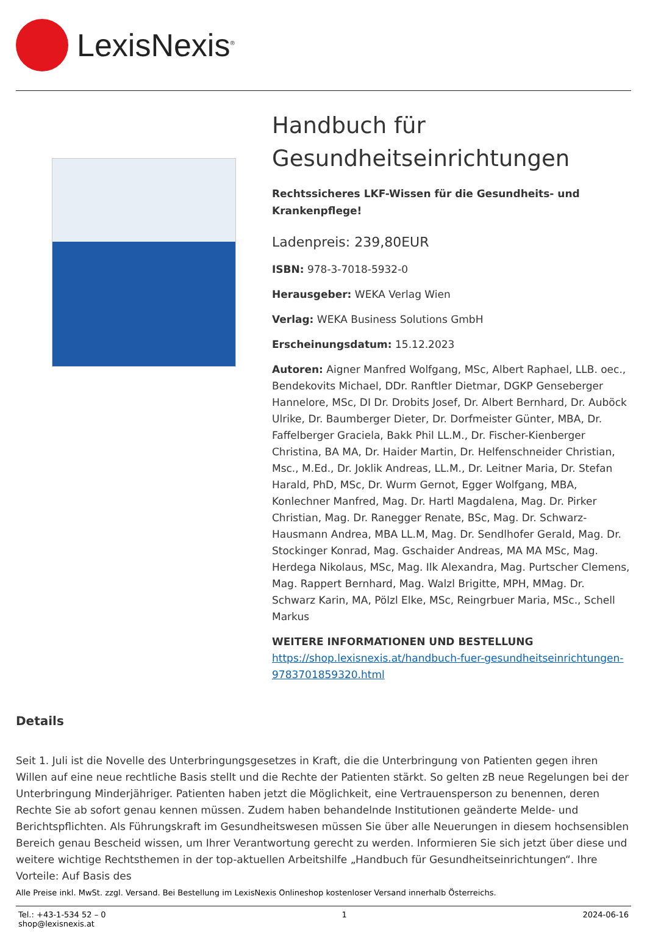LexisNexis<sup>®</sup>
Handbuch für Gesundheitseinrichtungen
Rechtssicheres LKF-Wissen für die Gesundheits- und Krankenpflege!
Ladenpreis: 239,80EUR
ISBN: 978-3-7018-5932-0
Herausgeber: WEKA Verlag Wien
Verlag: WEKA Business Solutions GmbH
Erscheinungsdatum: 15.12.2023
Autoren: Aigner Manfred Wolfgang, MSc, Albert Raphael, LLB. oec., Bendekovits Michael, DDr. Ranftler Dietmar, DGKP Genseberger Hannelore, MSc, DI Dr. Drobits Josef, Dr. Albert Bernhard, Dr. Auböck Ulrike, Dr. Baumberger Dieter, Dr. Dorfmeister Günter, MBA, Dr. Faffelberger Graciela, Bakk Phil LL.M., Dr. Fischer-Kienberger Christina, BA MA, Dr. Haider Martin, Dr. Helfenschneider Christian, Msc., M.Ed., Dr. Joklik Andreas, LL.M., Dr. Leitner Maria, Dr. Stefan Harald, PhD, MSc, Dr. Wurm Gernot, Egger Wolfgang, MBA, Konlechner Manfred, Mag. Dr. Hartl Magdalena, Mag. Dr. Pirker Christian, Mag. Dr. Ranegger Renate, BSc, Mag. Dr. Schwarz-Hausmann Andrea, MBA LL.M, Mag. Dr. Sendlhofer Gerald, Mag. Dr. Stockinger Konrad, Mag. Gschaider Andreas, MA MA MSc, Mag. Herdega Nikolaus, MSc, Mag. Ilk Alexandra, Mag. Purtscher Clemens, Mag. Rappert Bernhard, Mag. Walzl Brigitte, MPH, MMag. Dr. Schwarz Karin, MA, Pölzl Elke, MSc, Reingrbuer Maria, MSc., Schell Markus
WEITERE INFORMATIONEN UND BESTELLUNG
https://shop.lexisnexis.at/handbuch-fuer-gesundheitseinrichtungen-9783701859320.html
Details
Seit 1. Juli ist die Novelle des Unterbringungsgesetzes in Kraft, die die Unterbringung von Patienten gegen ihren Willen auf eine neue rechtliche Basis stellt und die Rechte der Patienten stärkt. So gelten zB neue Regelungen bei der Unterbringung Minderjähriger. Patienten haben jetzt die Möglichkeit, eine Vertrauensperson zu benennen, deren Rechte Sie ab sofort genau kennen müssen. Zudem haben behandelnde Institutionen geänderte Melde- und Berichtspflichten. Als Führungskraft im Gesundheitswesen müssen Sie über alle Neuerungen in diesem hochsensiblen Bereich genau Bescheid wissen, um Ihrer Verantwortung gerecht zu werden. Informieren Sie sich jetzt über diese und weitere wichtige Rechtsthemen in der top-aktuellen Arbeitshilfe „Handbuch für Gesundheitseinrichtungen“. Ihre Vorteile: Auf Basis des
Alle Preise inkl. MwSt. zzgl. Versand. Bei Bestellung im LexisNexis Onlineshop kostenloser Versand innerhalb Österreichs.
Tel.: +43-1-534 52 – 0
shop@lexisnexis.at
1 2024-06-16